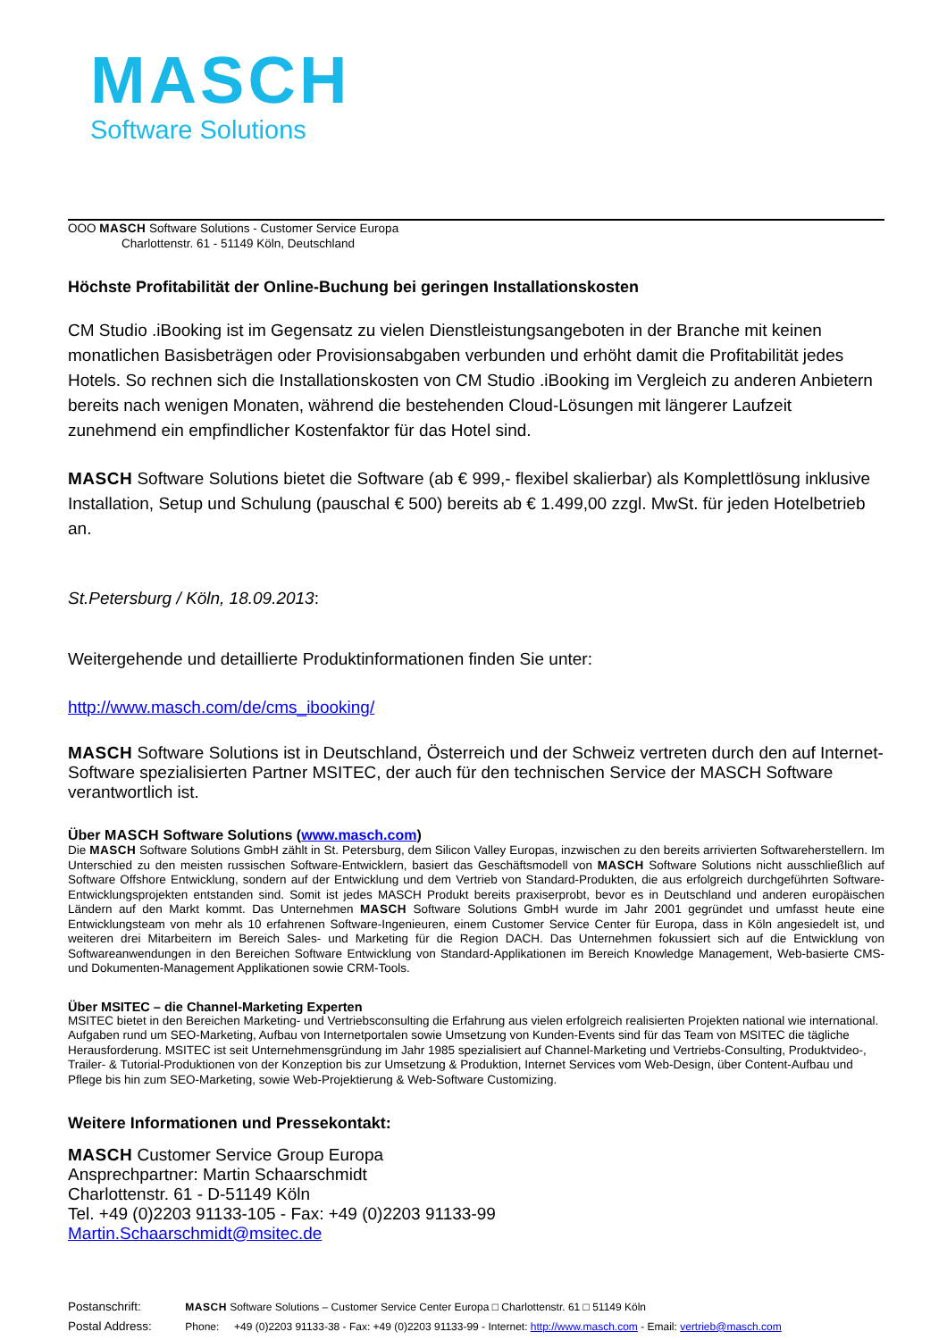MASCH
Software Solutions
OOO MASCH Software Solutions - Customer Service Europa
Charlottenstr. 61 - 51149 Köln, Deutschland
Höchste Profitabilität der Online-Buchung bei geringen Installationskosten
CM Studio .iBooking ist im Gegensatz zu vielen Dienstleistungsangeboten in der Branche mit keinen monatlichen Basisbeträgen oder Provisionsabgaben verbunden und erhöht damit die Profitabilität jedes Hotels. So rechnen sich die Installationskosten von CM Studio .iBooking im Vergleich zu anderen Anbietern bereits nach wenigen Monaten, während die bestehenden Cloud-Lösungen mit längerer Laufzeit zunehmend ein empfindlicher Kostenfaktor für das Hotel sind.
MASCH Software Solutions bietet die Software (ab € 999,- flexibel skalierbar) als Komplettlösung inklusive Installation, Setup und Schulung (pauschal € 500) bereits ab € 1.499,00 zzgl. MwSt. für jeden Hotelbetrieb an.
St.Petersburg / Köln, 18.09.2013:
Weitergehende und detaillierte Produktinformationen finden Sie unter:
http://www.masch.com/de/cms_ibooking/
MASCH Software Solutions ist in Deutschland, Österreich und der Schweiz vertreten durch den auf Internet-Software spezialisierten Partner MSITEC, der auch für den technischen Service der MASCH Software verantwortlich ist.
Über MASCH Software Solutions (www.masch.com)
Die MASCH Software Solutions GmbH zählt in St. Petersburg, dem Silicon Valley Europas, inzwischen zu den bereits arrivierten Softwareherstellern. Im Unterschied zu den meisten russischen Software-Entwicklern, basiert das Geschäftsmodell von MASCH Software Solutions nicht ausschließlich auf Software Offshore Entwicklung, sondern auf der Entwicklung und dem Vertrieb von Standard-Produkten, die aus erfolgreich durchgeführten Software-Entwicklungsprojekten entstanden sind. Somit ist jedes MASCH Produkt bereits praxiserprobt, bevor es in Deutschland und anderen europäischen Ländern auf den Markt kommt. Das Unternehmen MASCH Software Solutions GmbH wurde im Jahr 2001 gegründet und umfasst heute eine Entwicklungsteam von mehr als 10 erfahrenen Software-Ingenieuren, einem Customer Service Center für Europa, dass in Köln angesiedelt ist, und weiteren drei Mitarbeitern im Bereich Sales- und Marketing für die Region DACH. Das Unternehmen fokussiert sich auf die Entwicklung von Softwareanwendungen in den Bereichen Software Entwicklung von Standard-Applikationen im Bereich Knowledge Management, Web-basierte CMS- und Dokumenten-Management Applikationen sowie CRM-Tools.
Über MSITEC – die Channel-Marketing Experten
MSITEC bietet in den Bereichen Marketing- und Vertriebsconsulting die Erfahrung aus vielen erfolgreich realisierten Projekten national wie international. Aufgaben rund um SEO-Marketing, Aufbau von Internetportalen sowie Umsetzung von Kunden-Events sind für das Team von MSITEC die tägliche Herausforderung. MSITEC ist seit Unternehmensgründung im Jahr 1985 spezialisiert auf Channel-Marketing und Vertriebs-Consulting, Produktvideo-, Trailer- & Tutorial-Produktionen von der Konzeption bis zur Umsetzung & Produktion, Internet Services vom Web-Design, über Content-Aufbau und Pflege bis hin zum SEO-Marketing, sowie Web-Projektierung & Web-Software Customizing.
Weitere Informationen und Pressekontakt:
MASCH Customer Service Group Europa
Ansprechpartner: Martin Schaarschmidt
Charlottenstr. 61 - D-51149 Köln
Tel. +49 (0)2203 91133-105 - Fax: +49 (0)2203 91133-99
Martin.Schaarschmidt@msitec.de
Postanschrift: MASCH Software Solutions – Customer Service Center Europa □ Charlottenstr. 61 □ 51149 Köln
Postal Address: Phone: +49 (0)2203 91133-38 - Fax: +49 (0)2203 91133-99 - Internet: http://www.masch.com - Email: vertrieb@masch.com